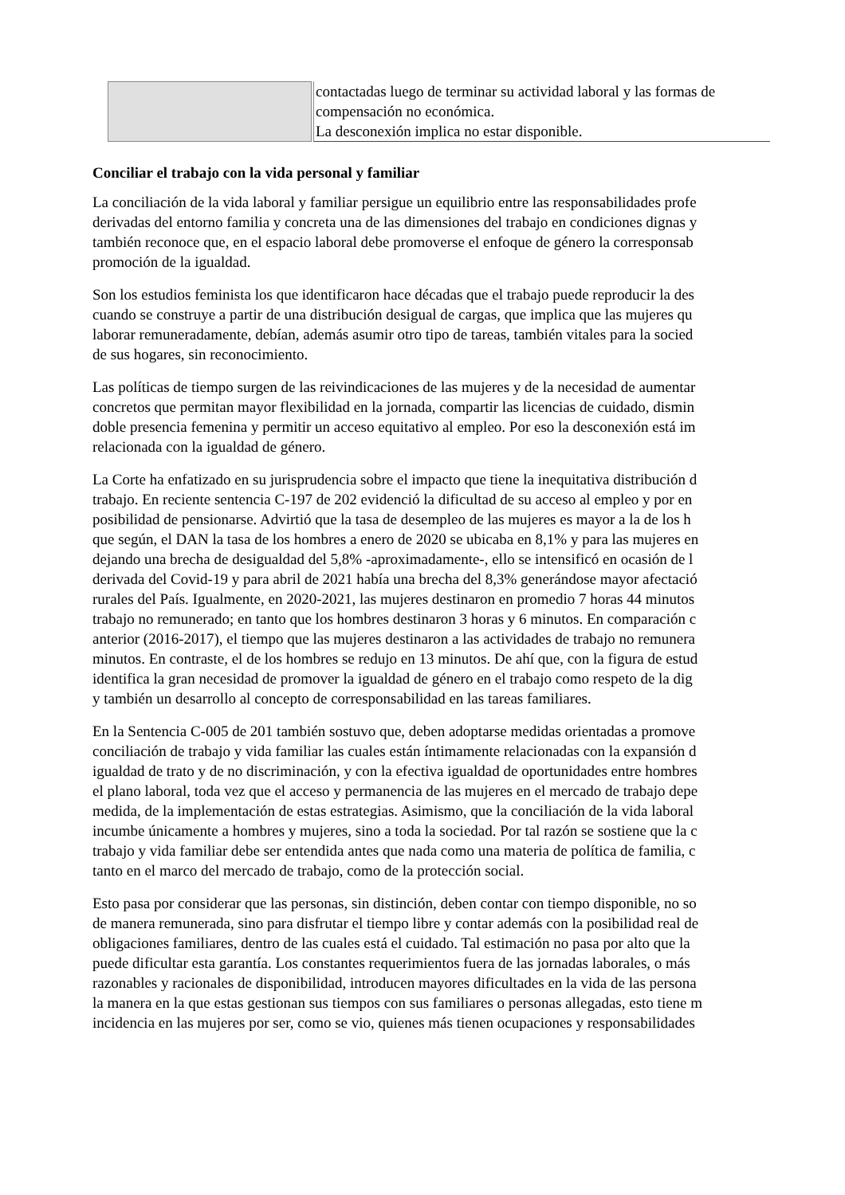| | contactadas luego de terminar su actividad laboral y las formas de compensación no económica. La desconexión implica no estar disponible. |
Conciliar el trabajo con la vida personal y familiar
La conciliación de la vida laboral y familiar persigue un equilibrio entre las responsabilidades profe
derivadas del entorno familia y concreta una de las dimensiones del trabajo en condiciones dignas y
también reconoce que, en el espacio laboral debe promoverse el enfoque de género la corresponsab
promoción de la igualdad.
Son los estudios feminista los que identificaron hace décadas que el trabajo puede reproducir la des
cuando se construye a partir de una distribución desigual de cargas, que implica que las mujeres qu
laborar remuneradamente, debían, además asumir otro tipo de tareas, también vitales para la socied
de sus hogares, sin reconocimiento.
Las políticas de tiempo surgen de las reivindicaciones de las mujeres y de la necesidad de aumentar
concretos que permitan mayor flexibilidad en la jornada, compartir las licencias de cuidado, dismin
doble presencia femenina y permitir un acceso equitativo al empleo. Por eso la desconexión está im
relacionada con la igualdad de género.
La Corte ha enfatizado en su jurisprudencia sobre el impacto que tiene la inequitativa distribución d
trabajo. En reciente sentencia C-197 de 202 evidenció la dificultad de su acceso al empleo y por en
posibilidad de pensionarse. Advirtió que la tasa de desempleo de las mujeres es mayor a la de los h
que según, el DAN la tasa de los hombres a enero de 2020 se ubicaba en 8,1% y para las mujeres en
dejando una brecha de desigualdad del 5,8% -aproximadamente-, ello se intensificó en ocasión de l
derivada del Covid-19 y para abril de 2021 había una brecha del 8,3% generándose mayor afectació
rurales del País. Igualmente, en 2020-2021, las mujeres destinaron en promedio 7 horas 44 minutos
trabajo no remunerado; en tanto que los hombres destinaron 3 horas y 6 minutos. En comparación c
anterior (2016-2017), el tiempo que las mujeres destinaron a las actividades de trabajo no remunera
minutos. En contraste, el de los hombres se redujo en 13 minutos. De ahí que, con la figura de estud
identifica la gran necesidad de promover la igualdad de género en el trabajo como respeto de la dig
y también un desarrollo al concepto de corresponsabilidad en las tareas familiares.
En la Sentencia C-005 de 201 también sostuvo que, deben adoptarse medidas orientadas a promove
conciliación de trabajo y vida familiar las cuales están íntimamente relacionadas con la expansión d
igualdad de trato y de no discriminación, y con la efectiva igualdad de oportunidades entre hombres
el plano laboral, toda vez que el acceso y permanencia de las mujeres en el mercado de trabajo depe
medida, de la implementación de estas estrategias. Asimismo, que la conciliación de la vida laboral
incumbe únicamente a hombres y mujeres, sino a toda la sociedad. Por tal razón se sostiene que la c
trabajo y vida familiar debe ser entendida antes que nada como una materia de política de familia, c
tanto en el marco del mercado de trabajo, como de la protección social.
Esto pasa por considerar que las personas, sin distinción, deben contar con tiempo disponible, no so
de manera remunerada, sino para disfrutar el tiempo libre y contar además con la posibilidad real de
obligaciones familiares, dentro de las cuales está el cuidado. Tal estimación no pasa por alto que la
puede dificultar esta garantía. Los constantes requerimientos fuera de las jornadas laborales, o más
razonables y racionales de disponibilidad, introducen mayores dificultades en la vida de las persona
la manera en la que estas gestionan sus tiempos con sus familiares o personas allegadas, esto tiene m
incidencia en las mujeres por ser, como se vio, quienes más tienen ocupaciones y responsabilidades